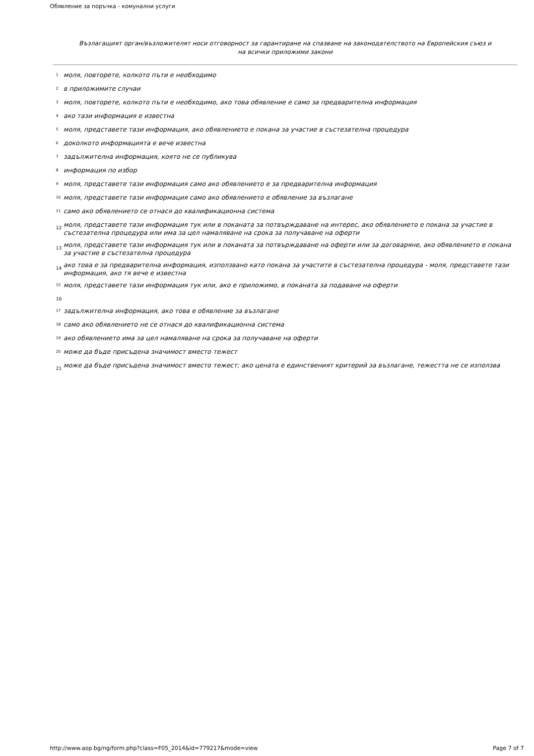Обявление за поръчка - комунални услуги
Възлагащият орган/възложителят носи отговорност за гарантиране на спазване на законодателството на Европейския съюз и
на всички приложими закони
<sup>1</sup> моля, повторете, колкото пъти е необходимо
<sup>2</sup> в приложимите случаи
<sup>3</sup> моля, повторете, колкото пъти е необходимо, ако това обявление е само за предварителна информация
<sup>4</sup> ако тази информация е известна
<sup>5</sup> моля, представете тази информация, ако обявлението е покана за участие в състезателна процедура
<sup>6</sup> доколкото информацията е вече известна
<sup>7</sup> задължителна информация, която не се публикува
<sup>8</sup> информация по избор
<sup>9</sup> моля, представете тази информация само ако обявлението е за предварителна информация
<sup>10</sup> моля, представете тази информация само ако обявлението е обявление за възлагане
<sup>11</sup> само ако обявлението се отнася до квалификационна система
12 моля, представете тази информация тук или в поканата за потвърждаване на интерес, ако обявлението е покана за участие в състезателна процедура или има за цел намаляване на срока за получаване на оферти
13 моля, представете тази информация тук или в поканата за потвърждаване на оферти или за договаряне, ако обявлението е покана за участие в състезателна процедура
14 ако това е за предварителна информация, използвано като покана за участите в състезателна процедура - моля, представете тази информация, ако тя вече е известна
<sup>15</sup> моля, представете тази информация тук или, ако е приложимо, в поканата за подаване на оферти
16
<sup>17</sup> задължителна информация, ако това е обявление за възлагане
<sup>18</sup> само ако обявлението не се отнася до квалификационна система
<sup>19</sup> ако обявлението има за цел намаляване на срока за получаване на оферти
<sup>20</sup> може да бъде присъдена значимост вместо тежест
21 може да бъде присъдена значимост вместо тежест; ако цената е единственият критерий за възлагане, тежестта не се използва
http://www.aop.bg/ng/form.php?class=F05_2014&id=779217&mode=view
Page 7 of 7